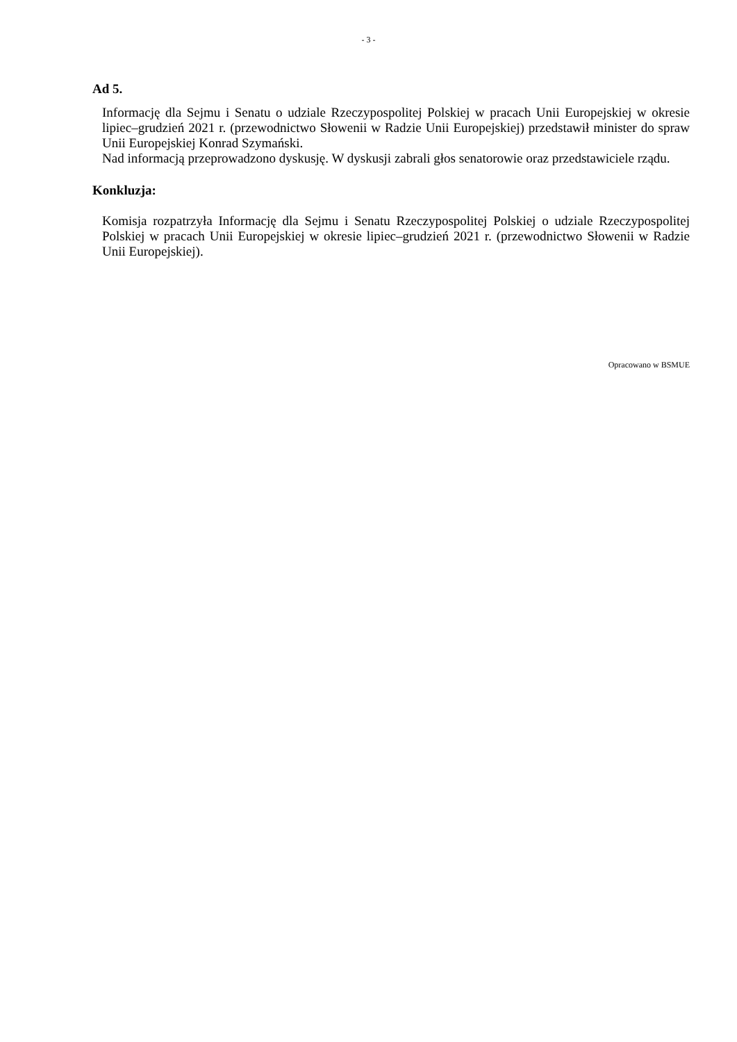- 3 -
Ad 5.
Informację dla Sejmu i Senatu o udziale Rzeczypospolitej Polskiej w pracach Unii Europejskiej w okresie lipiec–grudzień 2021 r. (przewodnictwo Słowenii w Radzie Unii Europejskiej) przedstawił minister do spraw Unii Europejskiej Konrad Szymański.
Nad informacją przeprowadzono dyskusję. W dyskusji zabrali głos senatorowie oraz przedstawiciele rządu.
Konkluzja:
Komisja rozpatrzyła Informację dla Sejmu i Senatu Rzeczypospolitej Polskiej o udziale Rzeczypospolitej Polskiej w pracach Unii Europejskiej w okresie lipiec–grudzień 2021 r. (przewodnictwo Słowenii w Radzie Unii Europejskiej).
Opracowano w BSMUE